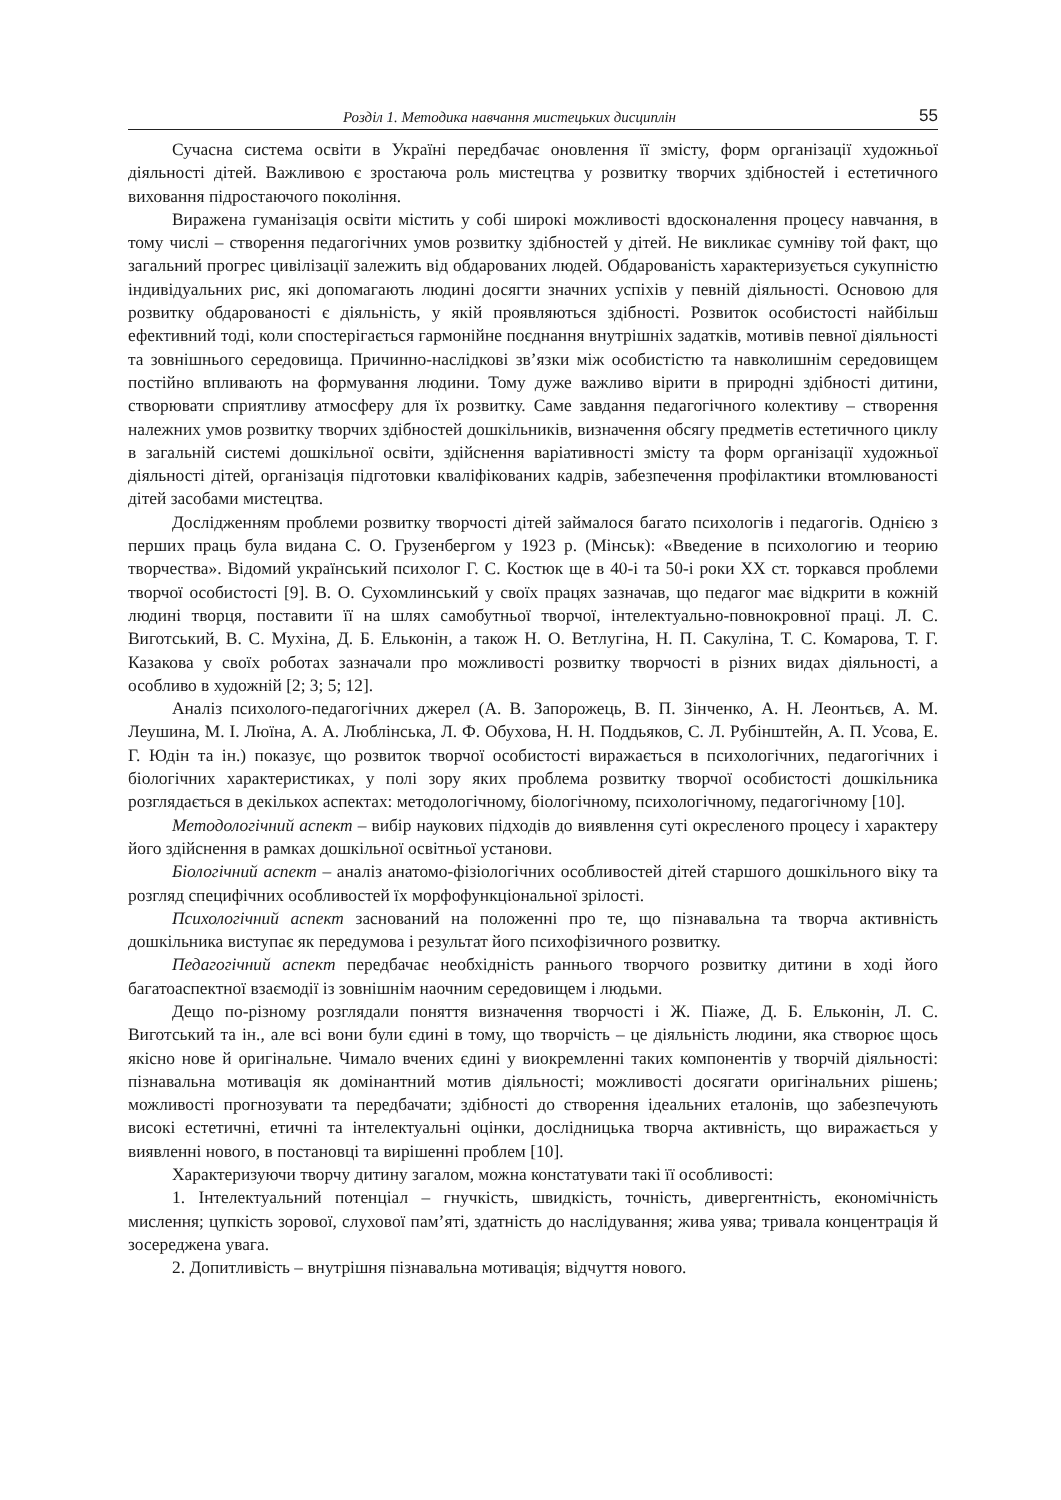Розділ 1. Методика навчання мистецьких дисциплін 55
Сучасна система освіти в Україні передбачає оновлення її змісту, форм організації художньої діяльності дітей. Важливою є зростаюча роль мистецтва у розвитку творчих здібностей і естетичного виховання підростаючого покоління.
Виражена гуманізація освіти містить у собі широкі можливості вдосконалення процесу навчання, в тому числі – створення педагогічних умов розвитку здібностей у дітей. Не викликає сумніву той факт, що загальний прогрес цивілізації залежить від обдарованих людей. Обдарованість характеризується сукупністю індивідуальних рис, які допомагають людині досягти значних успіхів у певній діяльності. Основою для розвитку обдарованості є діяльність, у якій проявляються здібності. Розвиток особистості найбільш ефективний тоді, коли спостерігається гармонійне поєднання внутрішніх задатків, мотивів певної діяльності та зовнішнього середовища. Причинно-наслідкові зв’язки між особистістю та навколишнім середовищем постійно впливають на формування людини. Тому дуже важливо вірити в природні здібності дитини, створювати сприятливу атмосферу для їх розвитку. Саме завдання педагогічного колективу – створення належних умов розвитку творчих здібностей дошкільників, визначення обсягу предметів естетичного циклу в загальній системі дошкільної освіти, здійснення варіативності змісту та форм організації художньої діяльності дітей, організація підготовки кваліфікованих кадрів, забезпечення профілактики втомлюваності дітей засобами мистецтва.
Дослідженням проблеми розвитку творчості дітей займалося багато психологів і педагогів. Однією з перших праць була видана С. О. Грузенбергом у 1923 р. (Мінськ): «Введение в психологию и теорию творчества». Відомий український психолог Г. С. Костюк ще в 40-і та 50-і роки XX ст. торкався проблеми творчої особистості [9]. В. О. Сухомлинський у своїх працях зазначав, що педагог має відкрити в кожній людині творця, поставити її на шлях самобутньої творчої, інтелектуально-повнокровної праці. Л. С. Виготський, В. С. Мухіна, Д. Б. Ельконін, а також Н. О. Ветлугіна, Н. П. Сакуліна, Т. С. Комарова, Т. Г. Казакова у своїх роботах зазначали про можливості розвитку творчості в різних видах діяльності, а особливо в художній [2; 3; 5; 12].
Аналіз психолого-педагогічних джерел (А. В. Запорожець, В. П. Зінченко, А. Н. Леонтьєв, А. М. Леушина, М. І. Люїна, А. А. Люблінська, Л. Ф. Обухова, Н. Н. Поддьяков, С. Л. Рубінштейн, А. П. Усова, Е. Г. Юдін та ін.) показує, що розвиток творчої особистості виражається в психологічних, педагогічних і біологічних характеристиках, у полі зору яких проблема розвитку творчої особистості дошкільника розглядається в декількох аспектах: методологічному, біологічному, психологічному, педагогічному [10].
Методологічний аспект – вибір наукових підходів до виявлення суті окресленого процесу і характеру його здійснення в рамках дошкільної освітньої установи.
Біологічний аспект – аналіз анатомо-фізіологічних особливостей дітей старшого дошкільного віку та розгляд специфічних особливостей їх морфофункціональної зрілості.
Психологічний аспект заснований на положенні про те, що пізнавальна та творча активність дошкільника виступає як передумова і результат його психофізичного розвитку.
Педагогічний аспект передбачає необхідність раннього творчого розвитку дитини в ході його багатоаспектної взаємодії із зовнішнім наочним середовищем і людьми.
Дещо по-різному розглядали поняття визначення творчості і Ж. Піаже, Д. Б. Ельконін, Л. С. Виготський та ін., але всі вони були єдині в тому, що творчість – це діяльність людини, яка створює щось якісно нове й оригінальне. Чимало вчених єдині у виокремленні таких компонентів у творчій діяльності: пізнавальна мотивація як домінантний мотив діяльності; можливості досягати оригінальних рішень; можливості прогнозувати та передбачати; здібності до створення ідеальних еталонів, що забезпечують високі естетичні, етичні та інтелектуальні оцінки, дослідницька творча активність, що виражається у виявленні нового, в постановці та вирішенні проблем [10].
Характеризуючи творчу дитину загалом, можна констатувати такі її особливості:
1. Інтелектуальний потенціал – гнучкість, швидкість, точність, дивергентність, економічність мислення; цупкість зорової, слухової пам’яті, здатність до наслідування; жива уява; тривала концентрація й зосереджена увага.
2. Допитливість – внутрішня пізнавальна мотивація; відчуття нового.